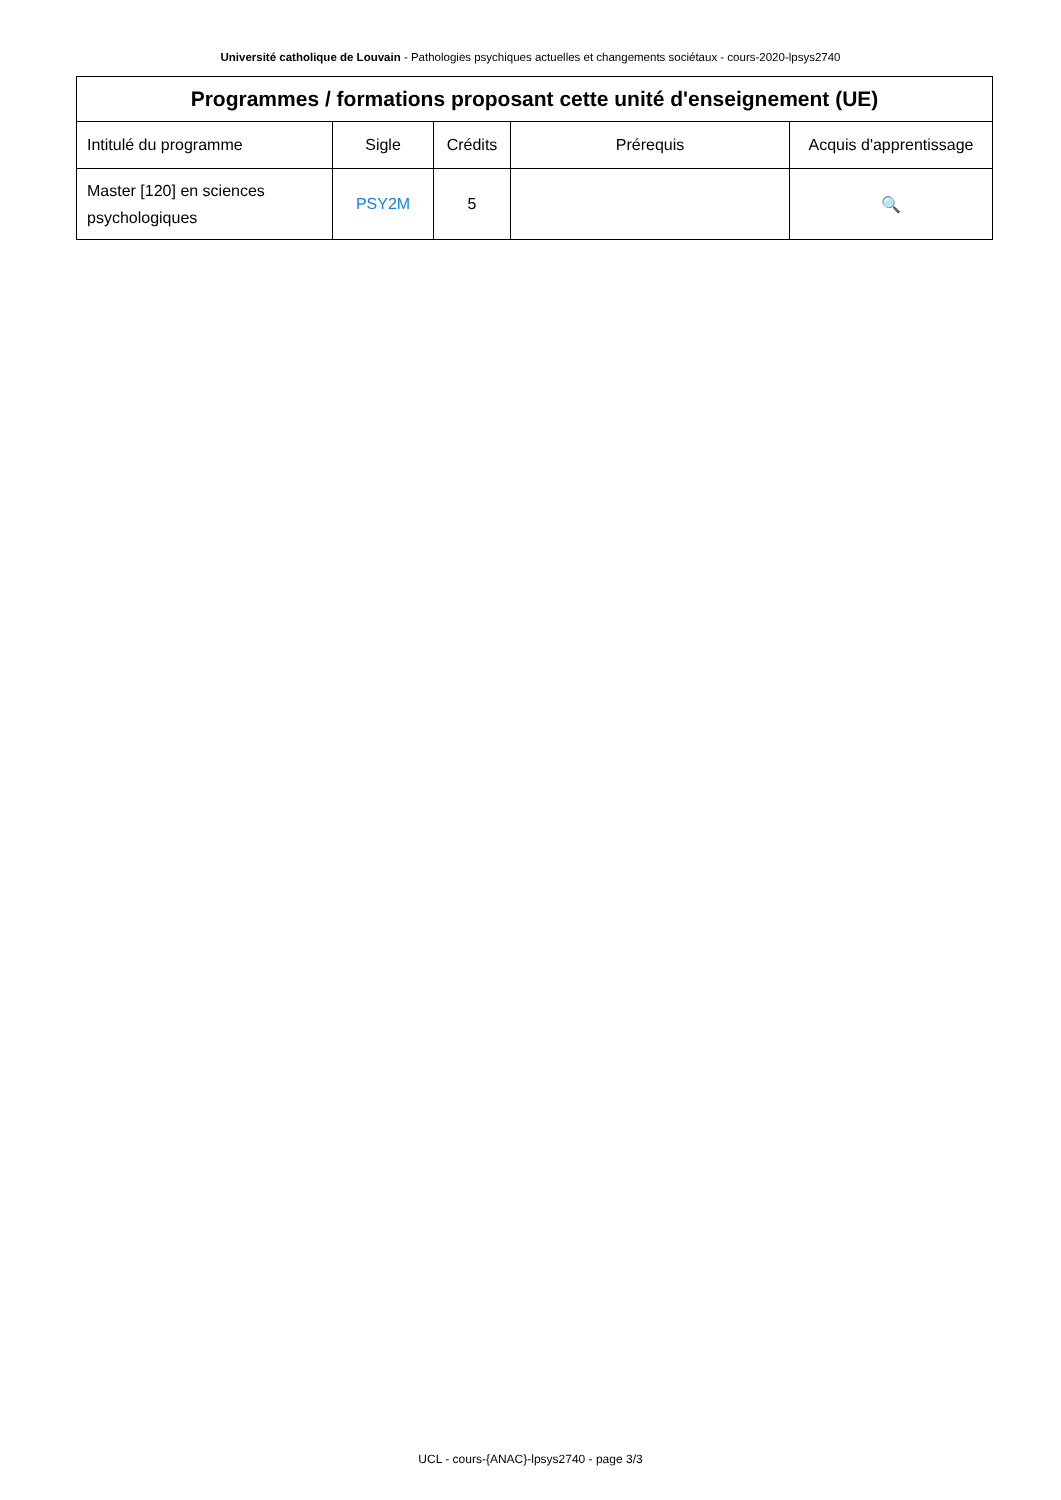Université catholique de Louvain - Pathologies psychiques actuelles et changements sociétaux - cours-2020-lpsys2740
| Programmes / formations proposant cette unité d'enseignement (UE) | | | | |
| --- | --- | --- | --- | --- |
| Intitulé du programme | Sigle | Crédits | Prérequis | Acquis d'apprentissage |
| Master [120] en sciences psychologiques | PSY2M | 5 | | 🔍 |
UCL - cours-{ANAC}-lpsys2740 - page 3/3